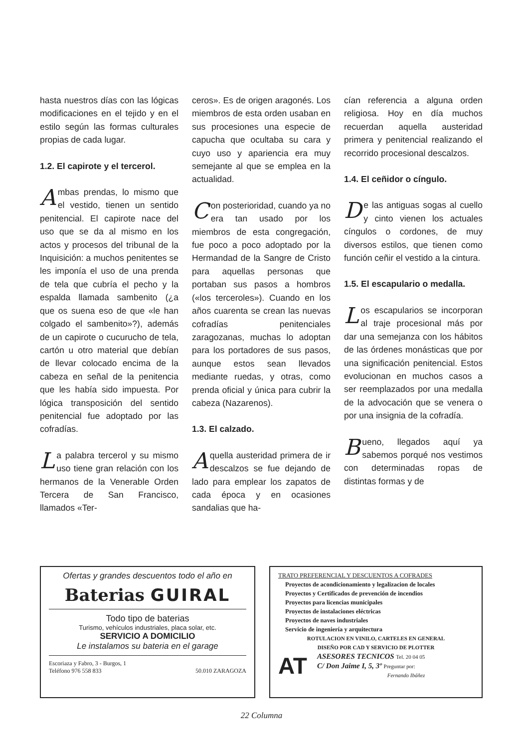hasta nuestros días con las lógicas modificaciones en el tejido y en el estilo según las formas culturales propias de cada lugar.
1.2. El capirote y el tercerol.
Ambas prendas, lo mismo que el vestido, tienen un sentido penitencial. El capirote nace del uso que se da al mismo en los actos y procesos del tribunal de la Inquisición: a muchos penitentes se les imponía el uso de una prenda de tela que cubría el pecho y la espalda llamada sambenito (¿a que os suena eso de que «le han colgado el sambenito»?), además de un capirote o cucurucho de tela, cartón u otro material que debían de llevar colocado encima de la cabeza en señal de la penitencia que les había sido impuesta. Por lógica transposición del sentido penitencial fue adoptado por las cofradías.
La palabra tercerol y su mismo uso tiene gran relación con los hermanos de la Venerable Orden Tercera de San Francisco, llamados «Ter-
ceros». Es de origen aragonés. Los miembros de esta orden usaban en sus procesiones una especie de capucha que ocultaba su cara y cuyo uso y apariencia era muy semejante al que se emplea en la actualidad.
Con posterioridad, cuando ya no era tan usado por los miembros de esta congregación, fue poco a poco adoptado por la Hermandad de la Sangre de Cristo para aquellas personas que portaban sus pasos a hombros («los terceroles»). Cuando en los años cuarenta se crean las nuevas cofradías penitenciales zaragozanas, muchas lo adoptan para los portadores de sus pasos, aunque estos sean llevados mediante ruedas, y otras, como prenda oficial y única para cubrir la cabeza (Nazarenos).
1.3. El calzado.
Aquella austeridad primera de ir descalzos se fue dejando de lado para emplear los zapatos de cada época y en ocasiones sandalias que ha-
cían referencia a alguna orden religiosa. Hoy en día muchos recuerdan aquella austeridad primera y penitencial realizando el recorrido procesional descalzos.
1.4. El ceñidor o cíngulo.
De las antiguas sogas al cuello y cinto vienen los actuales cíngulos o cordones, de muy diversos estilos, que tienen como función ceñir el vestido a la cintura.
1.5. El escapulario o medalla.
Los escapularios se incorporan al traje procesional más por dar una semejanza con los hábitos de las órdenes monásticas que por una significación penitencial. Estos evolucionan en muchos casos a ser reemplazados por una medalla de la advocación que se venera o por una insignia de la cofradía.
Bueno, llegados aquí ya sabemos porqué nos vestimos con determinadas ropas de distintas formas y de
Ofertas y grandes descuentos todo el año en
Baterias GUIRAL
Todo tipo de baterias
Turismo, vehículos industriales, placa solar, etc.
SERVICIO A DOMICILIO
Le instalamos su bateria en el garage
Escoriaza y Fabro, 3 - Burgos, 1
Teléfono 976 558 833 50.010 ZARAGOZA
TRATO PREFERENCIAL Y DESCUENTOS A COFRADES
Proyectos de acondicionamiento y legalizacion de locales
Proyectos y Certificados de prevención de incendios
Proyectos para licencias municipales
Proyectos de instalaciones eléctricas
Proyectos de naves industriales
Servicio de ingeniería y arquitectura
ROTULACION EN VINILO, CARTELES EN GENERAL
DISEÑO POR CAD Y SERVICIO DE PLOTTER
AT
ASESORES TECNICOS Tel. 20 04 05
C/ Don Jaime I, 5, 3º Preguntar por:
Fernando Ibáñez
22 Columna